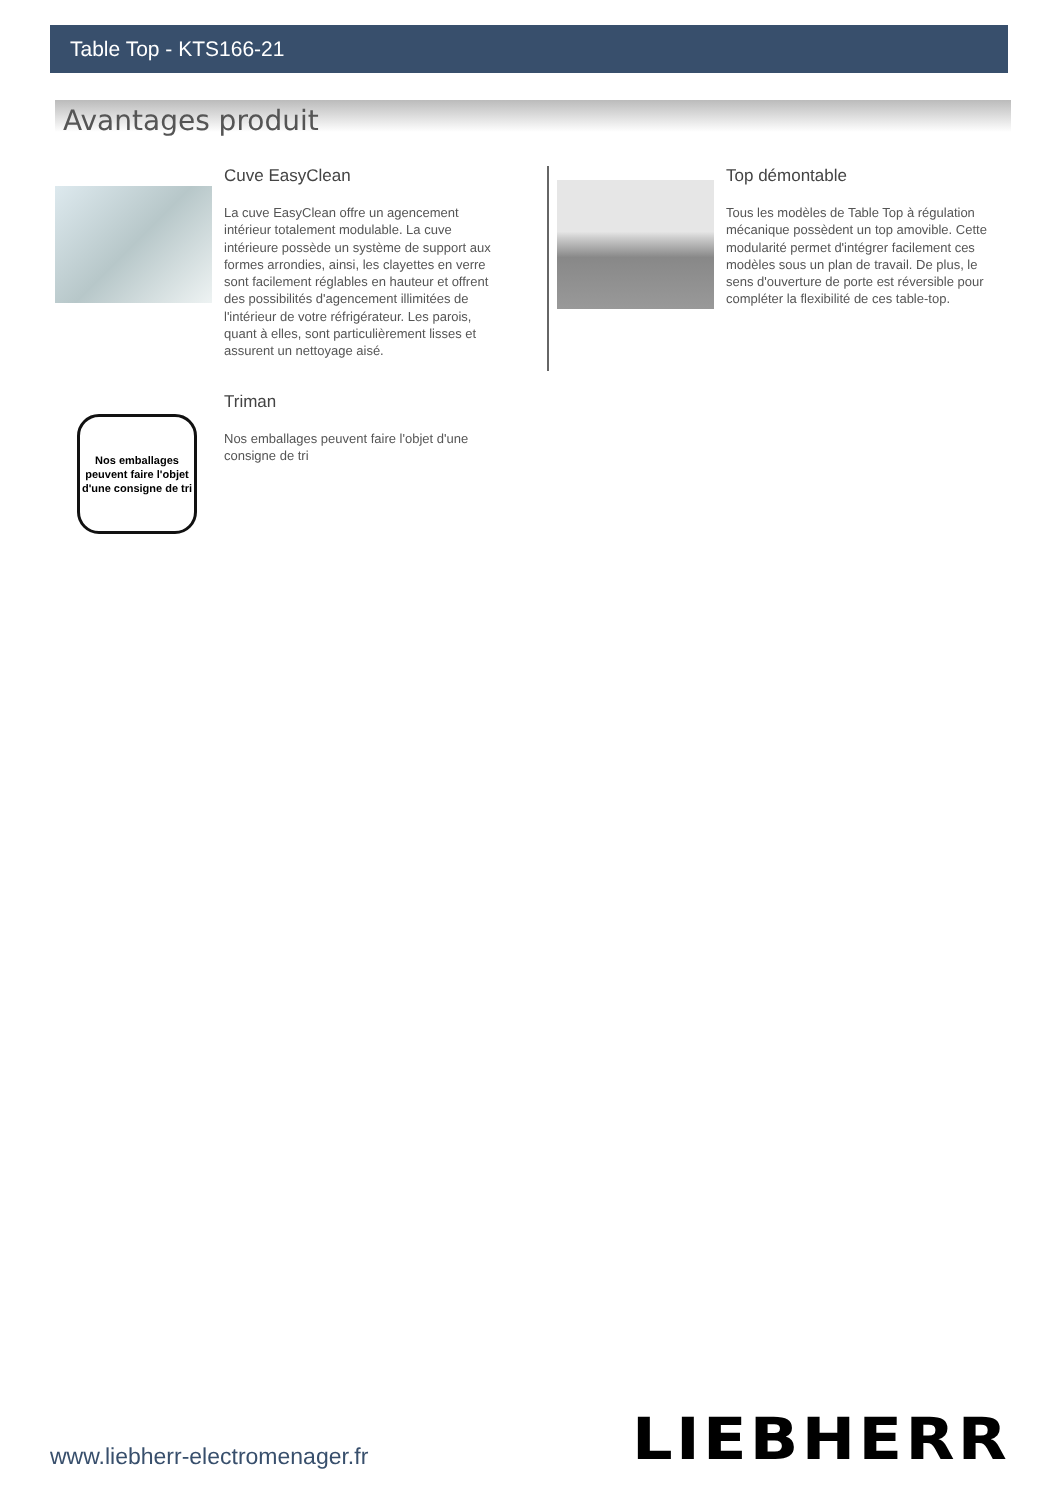Table Top - KTS166-21
Avantages produit
Cuve EasyClean
La cuve EasyClean offre un agencement intérieur totalement modulable. La cuve intérieure possède un système de support aux formes arrondies, ainsi, les clayettes en verre sont facilement réglables en hauteur et offrent des possibilités d'agencement illimitées de l'intérieur de votre réfrigérateur. Les parois, quant à elles, sont particulièrement lisses et assurent un nettoyage aisé.
Top démontable
Tous les modèles de Table Top à régulation mécanique possèdent un top amovible. Cette modularité permet d'intégrer facilement ces modèles sous un plan de travail. De plus, le sens d'ouverture de porte est réversible pour compléter la flexibilité de ces table-top.
Nos emballages peuvent faire l'objet d'une consigne de tri
Triman
Nos emballages peuvent faire l'objet d'une consigne de tri
LIEBHERR
www.liebherr-electromenager.fr